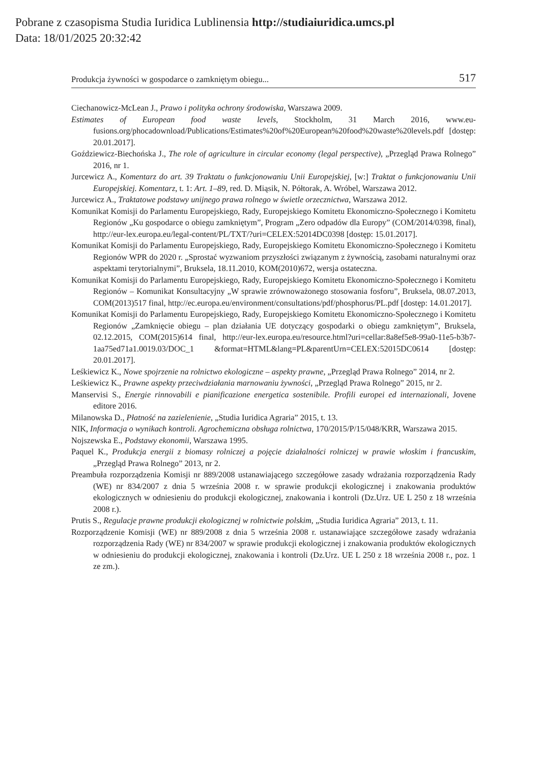Pobrane z czasopisma Studia Iuridica Lublinensia http://studiaiuridica.umcs.pl
Data: 18/01/2025 20:32:42
Produkcja żywności w gospodarce o zamkniętym obiegu... 517
Ciechanowicz-McLean J., Prawo i polityka ochrony środowiska, Warszawa 2009.
Estimates of European food waste levels, Stockholm, 31 March 2016, www.eu-fusions.org/phocadownload/Publications/Estimates%20of%20European%20food%20waste%20levels.pdf [dostęp: 20.01.2017].
Goździewicz-Biechońska J., The role of agriculture in circular economy (legal perspective), „Przegląd Prawa Rolnego” 2016, nr 1.
Jurcewicz A., Komentarz do art. 39 Traktatu o funkcjonowaniu Unii Europejskiej, [w:] Traktat o funkcjonowaniu Unii Europejskiej. Komentarz, t. 1: Art. 1–89, red. D. Miąsik, N. Półtorak, A. Wróbel, Warszawa 2012.
Jurcewicz A., Traktatowe podstawy unijnego prawa rolnego w świetle orzecznictwa, Warszawa 2012.
Komunikat Komisji do Parlamentu Europejskiego, Rady, Europejskiego Komitetu Ekonomiczno-Społecznego i Komitetu Regionów „Ku gospodarce o obiegu zamkniętym”, Program „Zero odpadów dla Europy” (COM/2014/0398, final), http://eur-lex.europa.eu/legal-content/PL/TXT/?uri=CELEX:52014DC0398 [dostęp: 15.01.2017].
Komunikat Komisji do Parlamentu Europejskiego, Rady, Europejskiego Komitetu Ekonomiczno-Społecznego i Komitetu Regionów WPR do 2020 r. „Sprostać wyzwaniom przyszłości związanym z żywnością, zasobami naturalnymi oraz aspektami terytorialnymi”, Bruksela, 18.11.2010, KOM(2010)672, wersja ostateczna.
Komunikat Komisji do Parlamentu Europejskiego, Rady, Europejskiego Komitetu Ekonomiczno-Społecznego i Komitetu Regionów – Komunikat Konsultacyjny „W sprawie zrównoważonego stosowania fosforu”, Bruksela, 08.07.2013, COM(2013)517 final, http://ec.europa.eu/environment/consultations/pdf/phosphorus/PL.pdf [dostęp: 14.01.2017].
Komunikat Komisji do Parlamentu Europejskiego, Rady, Europejskiego Komitetu Ekonomiczno-Społecznego i Komitetu Regionów „Zamknięcie obiegu – plan działania UE dotyczący gospodarki o obiegu zamkniętym”, Bruksela, 02.12.2015, COM(2015)614 final, http://eur-lex.europa.eu/resource.html?uri=cellar:8a8ef5e8-99a0-11e5-b3b7-1aa75ed71a1.0019.03/DOC_1 &format=HTML&lang=PL&parentUrn=CELEX:52015DC0614 [dostęp: 20.01.2017].
Leśkiewicz K., Nowe spojrzenie na rolnictwo ekologiczne – aspekty prawne, „Przegląd Prawa Rolnego” 2014, nr 2.
Leśkiewicz K., Prawne aspekty przeciwdziałania marnowaniu żywności, „Przegląd Prawa Rolnego” 2015, nr 2.
Manservisi S., Energie rinnovabili e pianificazione energetica sostenibile. Profili europei ed internazionali, Jovene editore 2016.
Milanowska D., Płatność na zazielenienie, „Studia Iuridica Agraria” 2015, t. 13.
NIK, Informacja o wynikach kontroli. Agrochemiczna obsługa rolnictwa, 170/2015/P/15/048/KRR, Warszawa 2015.
Nojszewska E., Podstawy ekonomii, Warszawa 1995.
Paquel K., Produkcja energii z biomasy rolniczej a pojęcie działalności rolniczej w prawie włoskim i francuskim, „Przegląd Prawa Rolnego” 2013, nr 2.
Preambuła rozporządzenia Komisji nr 889/2008 ustanawiającego szczegółowe zasady wdrażania rozporządzenia Rady (WE) nr 834/2007 z dnia 5 września 2008 r. w sprawie produkcji ekologicznej i znakowania produktów ekologicznych w odniesieniu do produkcji ekologicznej, znakowania i kontroli (Dz.Urz. UE L 250 z 18 września 2008 r.).
Prutis S., Regulacje prawne produkcji ekologicznej w rolnictwie polskim, „Studia Iuridica Agraria” 2013, t. 11.
Rozporządzenie Komisji (WE) nr 889/2008 z dnia 5 września 2008 r. ustanawiające szczegółowe zasady wdrażania rozporządzenia Rady (WE) nr 834/2007 w sprawie produkcji ekologicznej i znakowania produktów ekologicznych w odniesieniu do produkcji ekologicznej, znakowania i kontroli (Dz.Urz. UE L 250 z 18 września 2008 r., poz. 1 ze zm.).